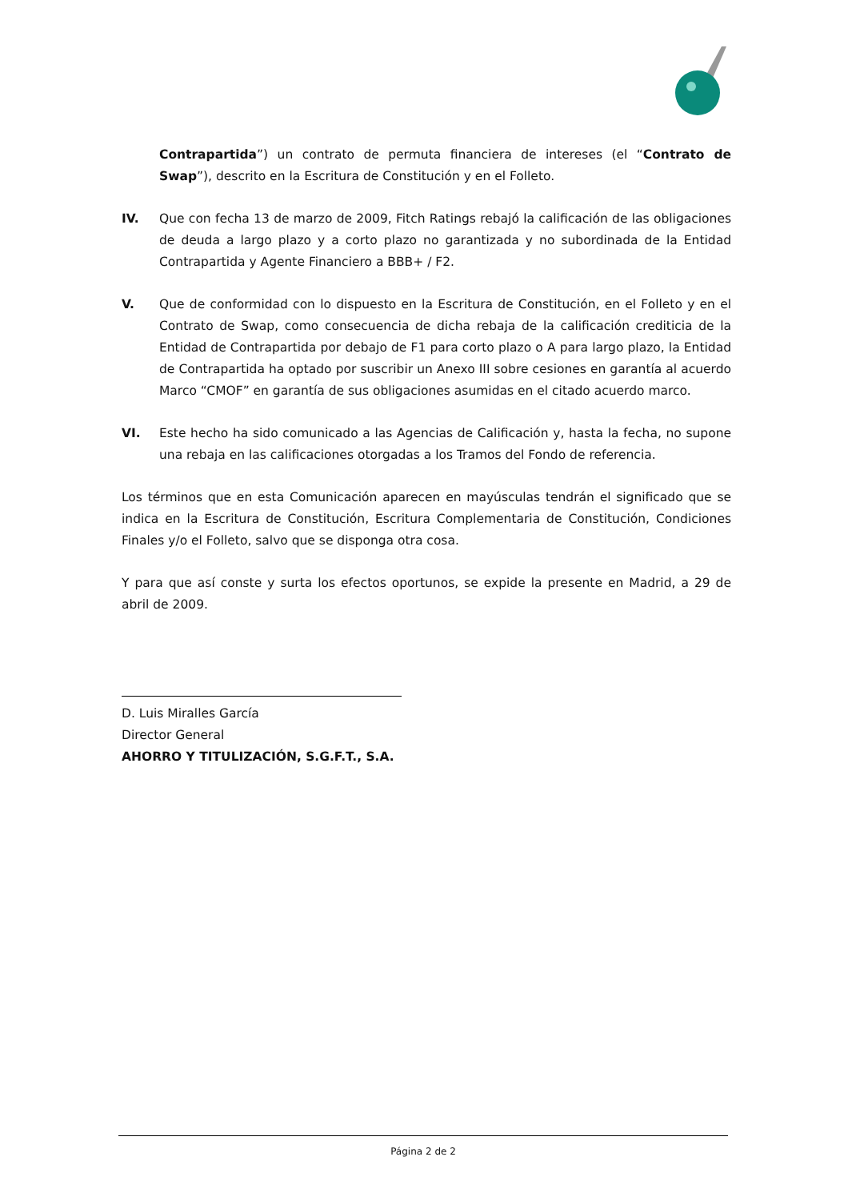Contrapartida”) un contrato de permuta financiera de intereses (el “Contrato de Swap”), descrito en la Escritura de Constitución y en el Folleto.
IV. Que con fecha 13 de marzo de 2009, Fitch Ratings rebajó la calificación de las obligaciones de deuda a largo plazo y a corto plazo no garantizada y no subordinada de la Entidad Contrapartida y Agente Financiero a BBB+ / F2.
V. Que de conformidad con lo dispuesto en la Escritura de Constitución, en el Folleto y en el Contrato de Swap, como consecuencia de dicha rebaja de la calificación crediticia de la Entidad de Contrapartida por debajo de F1 para corto plazo o A para largo plazo, la Entidad de Contrapartida ha optado por suscribir un Anexo III sobre cesiones en garantía al acuerdo Marco “CMOF” en garantía de sus obligaciones asumidas en el citado acuerdo marco.
VI. Este hecho ha sido comunicado a las Agencias de Calificación y, hasta la fecha, no supone una rebaja en las calificaciones otorgadas a los Tramos del Fondo de referencia.
Los términos que en esta Comunicación aparecen en mayúsculas tendrán el significado que se indica en la Escritura de Constitución, Escritura Complementaria de Constitución, Condiciones Finales y/o el Folleto, salvo que se disponga otra cosa.
Y para que así conste y surta los efectos oportunos, se expide la presente en Madrid, a 29 de abril de 2009.
D. Luis Miralles García
Director General
AHORRO Y TITULIZACIÓN, S.G.F.T., S.A.
Página 2 de 2